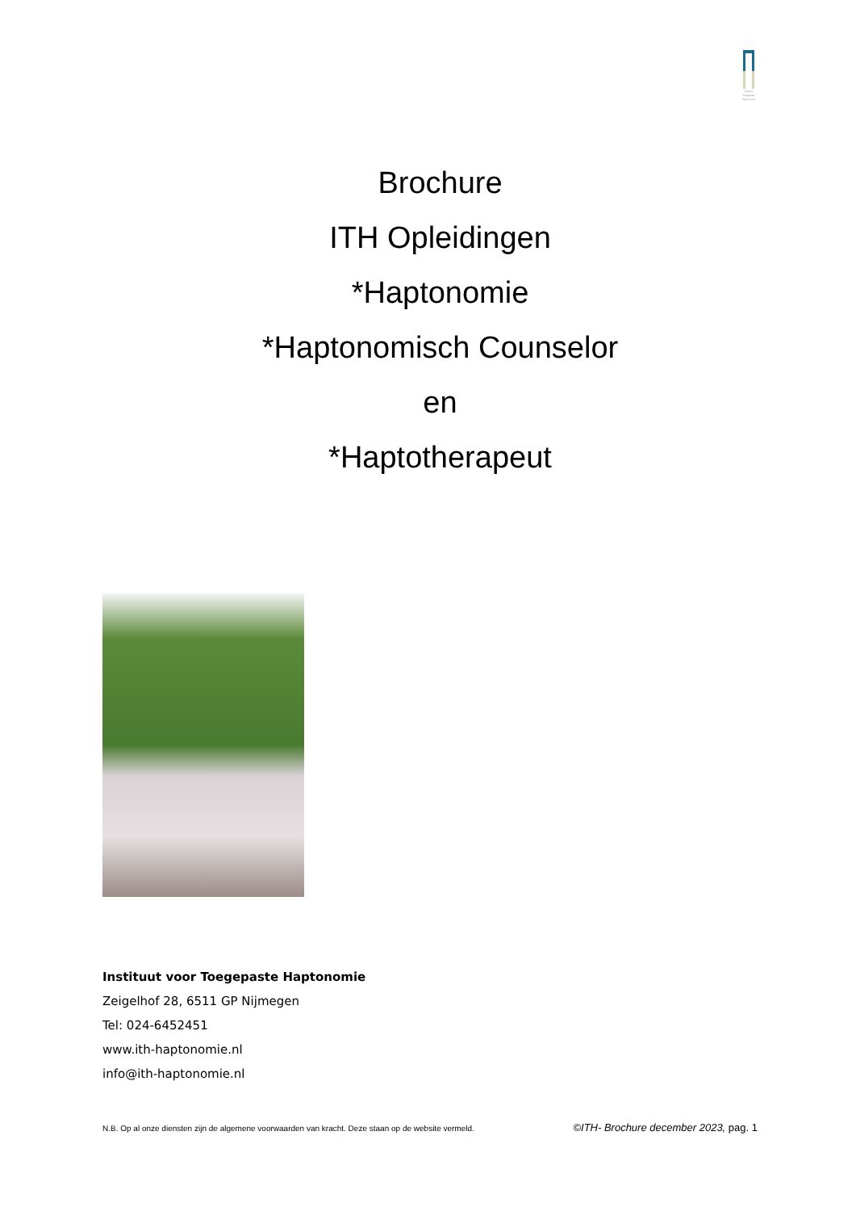Instituut
Toegepaste
Haptonomie
Brochure
ITH Opleidingen
*Haptonomie
*Haptonomisch Counselor
en
*Haptotherapeut
Instituut voor Toegepaste Haptonomie
Zeigelhof 28, 6511 GP Nijmegen
Tel: 024-6452451
www.ith-haptonomie.nl
info@ith-haptonomie.nl
N.B. Op al onze diensten zijn de algemene voorwaarden van kracht. Deze staan op de website vermeld. ©ITH- Brochure december 2023, pag. 1